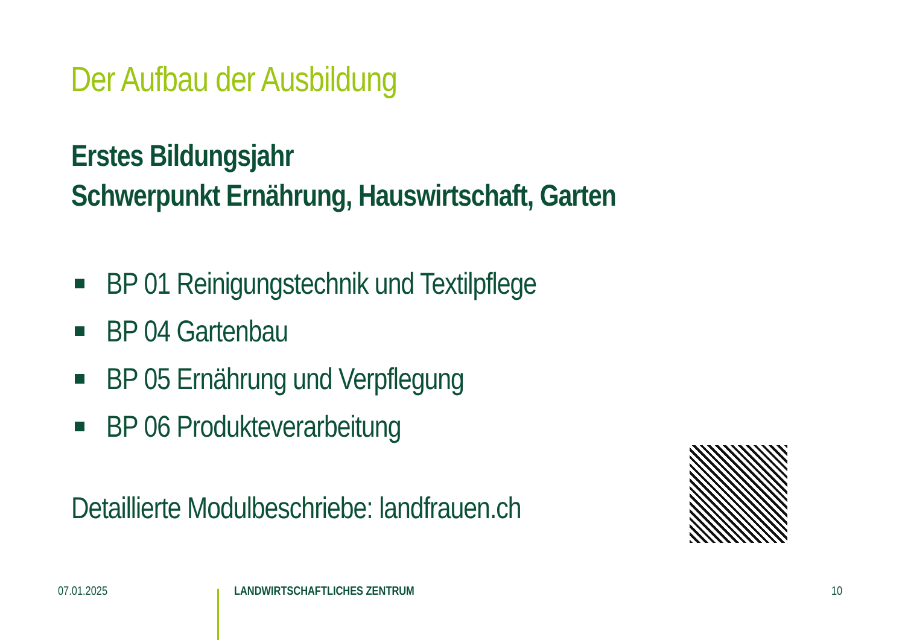Der Aufbau der Ausbildung
Erstes Bildungsjahr
Schwerpunkt Ernährung, Hauswirtschaft, Garten
BP 01 Reinigungstechnik und Textilpflege
BP 04 Gartenbau
BP 05 Ernährung und Verpflegung
BP 06 Produkteverarbeitung
Detaillierte Modulbeschriebe: landfrauen.ch
07.01.2025 LANDWIRTSCHAFTLICHES ZENTRUM 10